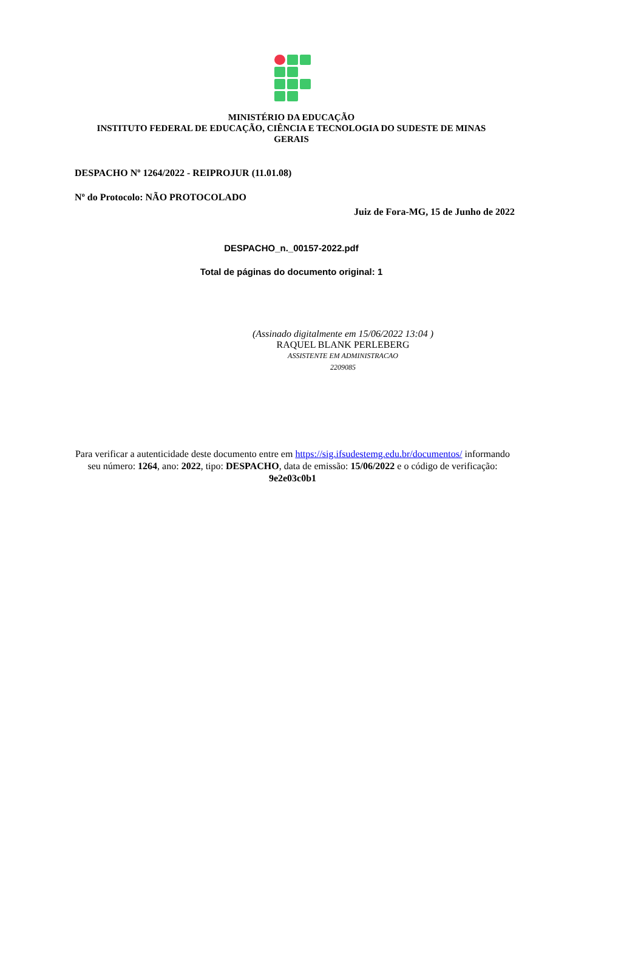MINISTÉRIO DA EDUCAÇÃO
INSTITUTO FEDERAL DE EDUCAÇÃO, CIÊNCIA E TECNOLOGIA DO SUDESTE DE MINAS GERAIS
DESPACHO Nº 1264/2022 - REIPROJUR (11.01.08)
Nº do Protocolo: NÃO PROTOCOLADO
Juiz de Fora-MG, 15 de Junho de 2022
DESPACHO_n._00157-2022.pdf
Total de páginas do documento original: 1
(Assinado digitalmente em 15/06/2022 13:04 )
RAQUEL BLANK PERLEBERG
ASSISTENTE EM ADMINISTRACAO
2209085
Para verificar a autenticidade deste documento entre em https://sig.ifsudestemg.edu.br/documentos/ informando seu número: 1264, ano: 2022, tipo: DESPACHO, data de emissão: 15/06/2022 e o código de verificação: 9e2e03c0b1